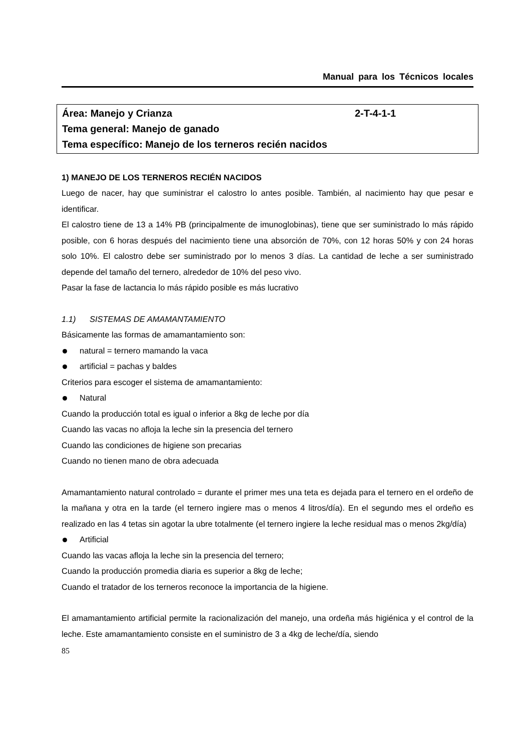Manual para los Técnicos locales
Área: Manejo y Crianza 2-T-4-1-1
Tema general: Manejo de ganado
Tema específico: Manejo de los terneros recién nacidos
1) MANEJO DE LOS TERNEROS RECIÉN NACIDOS
Luego de nacer, hay que suministrar el calostro lo antes posible. También, al nacimiento hay que pesar e identificar.
El calostro tiene de 13 a 14% PB (principalmente de imunoglobinas), tiene que ser suministrado lo más rápido posible, con 6 horas después del nacimiento tiene una absorción de 70%, con 12 horas 50% y con 24 horas solo 10%. El calostro debe ser suministrado por lo menos 3 días. La cantidad de leche a ser suministrado depende del tamaño del ternero, alrededor de 10% del peso vivo.
Pasar la fase de lactancia lo más rápido posible es más lucrativo
1.1) SISTEMAS DE AMAMANTAMIENTO
Básicamente las formas de amamantamiento son:
natural = ternero mamando la vaca
artificial = pachas y baldes
Criterios para escoger el sistema de amamantamiento:
Natural
Cuando la producción total es igual o inferior a 8kg de leche por día
Cuando las vacas no afloja la leche sin la presencia del ternero
Cuando las condiciones de higiene son precarias
Cuando no tienen mano de obra adecuada
Amamantamiento natural controlado = durante el primer mes una teta es dejada para el ternero en el ordeño de la mañana y otra en la tarde (el ternero ingiere mas o menos 4 litros/día). En el segundo mes el ordeño es realizado en las 4 tetas sin agotar la ubre totalmente (el ternero ingiere la leche residual mas o menos 2kg/día)
Artificial
Cuando las vacas afloja la leche sin la presencia del ternero;
Cuando la producción promedia diaria es superior a 8kg de leche;
Cuando el tratador de los terneros reconoce la importancia de la higiene.
El amamantamiento artificial permite la racionalización del manejo, una ordeña más higiénica y el control de la leche. Este amamantamiento consiste en el suministro de 3 a 4kg de leche/día, siendo
85